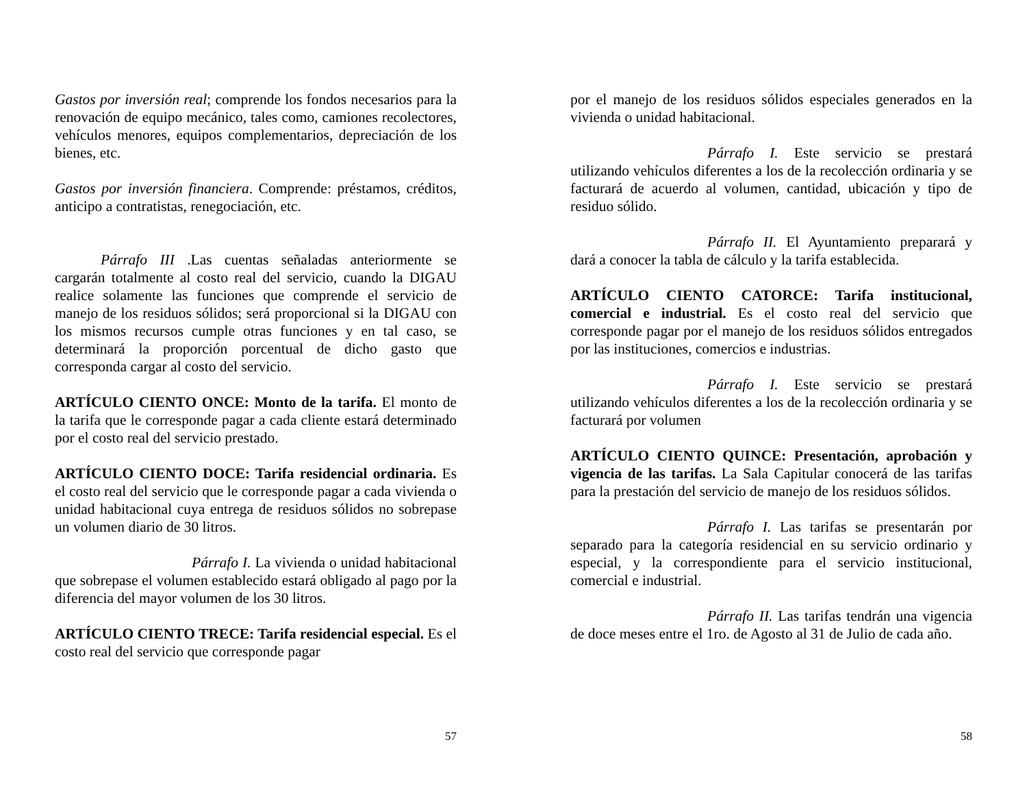Gastos por inversión real; comprende los fondos necesarios para la renovación de equipo mecánico, tales como, camiones recolectores, vehículos menores, equipos complementarios, depreciación de los bienes, etc.
Gastos por inversión financiera. Comprende: préstamos, créditos, anticipo a contratistas, renegociación, etc.
Párrafo III .Las cuentas señaladas anteriormente se cargarán totalmente al costo real del servicio, cuando la DIGAU realice solamente las funciones que comprende el servicio de manejo de los residuos sólidos; será proporcional si la DIGAU con los mismos recursos cumple otras funciones y en tal caso, se determinará la proporción porcentual de dicho gasto que corresponda cargar al costo del servicio.
ARTÍCULO CIENTO ONCE: Monto de la tarifa. El monto de la tarifa que le corresponde pagar a cada cliente estará determinado por el costo real del servicio prestado.
ARTÍCULO CIENTO DOCE: Tarifa residencial ordinaria. Es el costo real del servicio que le corresponde pagar a cada vivienda o unidad habitacional cuya entrega de residuos sólidos no sobrepase un volumen diario de 30 litros.
Párrafo I. La vivienda o unidad habitacional que sobrepase el volumen establecido estará obligado al pago por la diferencia del mayor volumen de los 30 litros.
ARTÍCULO CIENTO TRECE: Tarifa residencial especial. Es el costo real del servicio que corresponde pagar
57
por el manejo de los residuos sólidos especiales generados en la vivienda o unidad habitacional.
Párrafo I. Este servicio se prestará utilizando vehículos diferentes a los de la recolección ordinaria y se facturará de acuerdo al volumen, cantidad, ubicación y tipo de residuo sólido.
Párrafo II. El Ayuntamiento preparará y dará a conocer la tabla de cálculo y la tarifa establecida.
ARTÍCULO CIENTO CATORCE: Tarifa institucional, comercial e industrial. Es el costo real del servicio que corresponde pagar por el manejo de los residuos sólidos entregados por las instituciones, comercios e industrias.
Párrafo I. Este servicio se prestará utilizando vehículos diferentes a los de la recolección ordinaria y se facturará por volumen
ARTÍCULO CIENTO QUINCE: Presentación, aprobación y vigencia de las tarifas. La Sala Capitular conocerá de las tarifas para la prestación del servicio de manejo de los residuos sólidos.
Párrafo I. Las tarifas se presentarán por separado para la categoría residencial en su servicio ordinario y especial, y la correspondiente para el servicio institucional, comercial e industrial.
Párrafo II. Las tarifas tendrán una vigencia de doce meses entre el 1ro. de Agosto al 31 de Julio de cada año.
58